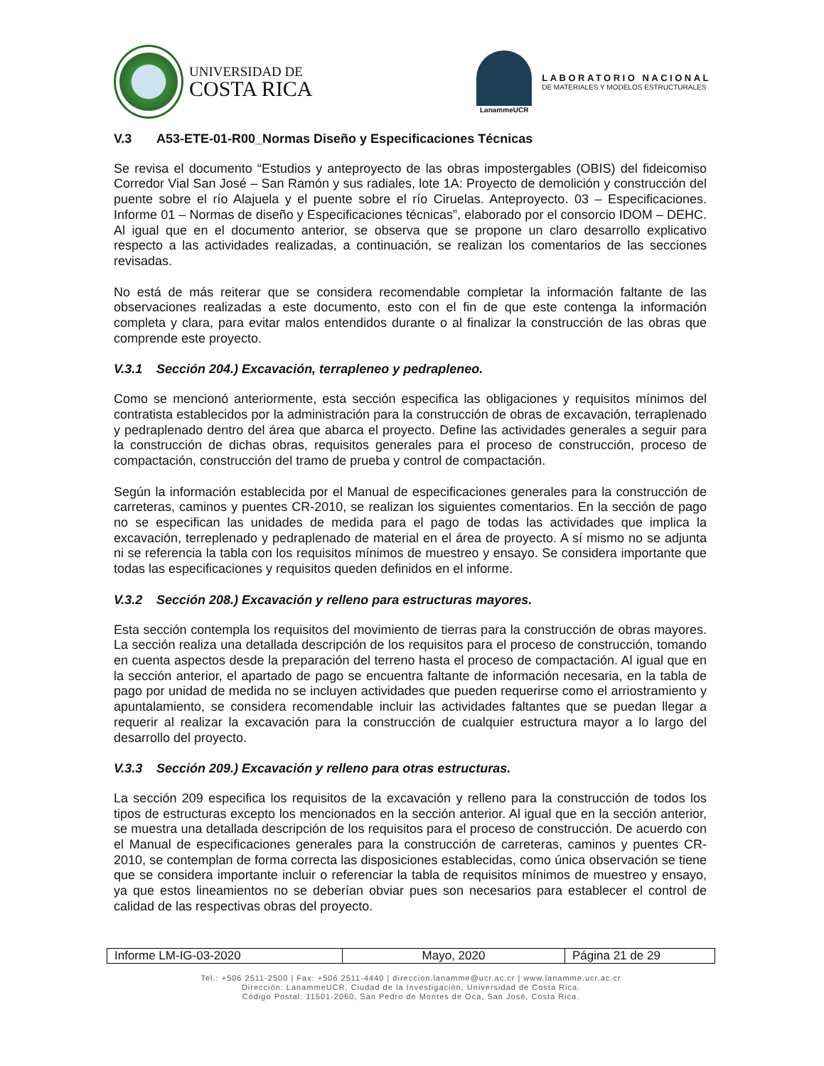UNIVERSIDAD DE
COSTA RICA
LanammeUCR
LABORATORIO NACIONAL
DE MATERIALES Y MODELOS ESTRUCTURALES
V.3 A53-ETE-01-R00_Normas Diseño y Especificaciones Técnicas
Se revisa el documento “Estudios y anteproyecto de las obras impostergables (OBIS) del fideicomiso Corredor Vial San José – San Ramón y sus radiales, lote 1A: Proyecto de demolición y construcción del puente sobre el río Alajuela y el puente sobre el río Ciruelas. Anteproyecto. 03 – Especificaciones. Informe 01 – Normas de diseño y Especificaciones técnicas”, elaborado por el consorcio IDOM – DEHC. Al igual que en el documento anterior, se observa que se propone un claro desarrollo explicativo respecto a las actividades realizadas, a continuación, se realizan los comentarios de las secciones revisadas.
No está de más reiterar que se considera recomendable completar la información faltante de las observaciones realizadas a este documento, esto con el fin de que este contenga la información completa y clara, para evitar malos entendidos durante o al finalizar la construcción de las obras que comprende este proyecto.
V.3.1 Sección 204.) Excavación, terrapleneo y pedrapleneo.
Como se mencionó anteriormente, esta sección especifica las obligaciones y requisitos mínimos del contratista establecidos por la administración para la construcción de obras de excavación, terraplenado y pedraplenado dentro del área que abarca el proyecto. Define las actividades generales a seguir para la construcción de dichas obras, requisitos generales para el proceso de construcción, proceso de compactación, construcción del tramo de prueba y control de compactación.
Según la información establecida por el Manual de especificaciones generales para la construcción de carreteras, caminos y puentes CR-2010, se realizan los siguientes comentarios. En la sección de pago no se especifican las unidades de medida para el pago de todas las actividades que implica la excavación, terreplenado y pedraplenado de material en el área de proyecto. A sí mismo no se adjunta ni se referencia la tabla con los requisitos mínimos de muestreo y ensayo. Se considera importante que todas las especificaciones y requisitos queden definidos en el informe.
V.3.2 Sección 208.) Excavación y relleno para estructuras mayores.
Esta sección contempla los requisitos del movimiento de tierras para la construcción de obras mayores. La sección realiza una detallada descripción de los requisitos para el proceso de construcción, tomando en cuenta aspectos desde la preparación del terreno hasta el proceso de compactación. Al igual que en la sección anterior, el apartado de pago se encuentra faltante de información necesaria, en la tabla de pago por unidad de medida no se incluyen actividades que pueden requerirse como el arriostramiento y apuntalamiento, se considera recomendable incluir las actividades faltantes que se puedan llegar a requerir al realizar la excavación para la construcción de cualquier estructura mayor a lo largo del desarrollo del proyecto.
V.3.3 Sección 209.) Excavación y relleno para otras estructuras.
La sección 209 especifica los requisitos de la excavación y relleno para la construcción de todos los tipos de estructuras excepto los mencionados en la sección anterior. Al igual que en la sección anterior, se muestra una detallada descripción de los requisitos para el proceso de construcción. De acuerdo con el Manual de especificaciones generales para la construcción de carreteras, caminos y puentes CR-2010, se contemplan de forma correcta las disposiciones establecidas, como única observación se tiene que se considera importante incluir o referenciar la tabla de requisitos mínimos de muestreo y ensayo, ya que estos lineamientos no se deberían obviar pues son necesarios para establecer el control de calidad de las respectivas obras del proyecto.
| Informe LM-IG-03-2020 | Mayo, 2020 | Página 21 de 29 |
Tel.: +506 2511-2500 | Fax: +506 2511-4440 | direccion.lanamme@ucr.ac.cr | www.lanamme.ucr.ac.cr
Dirección: LanammeUCR, Ciudad de la Investigación, Universidad de Costa Rica.
Código Postal: 11501-2060, San Pedro de Montes de Oca, San José, Costa Rica.